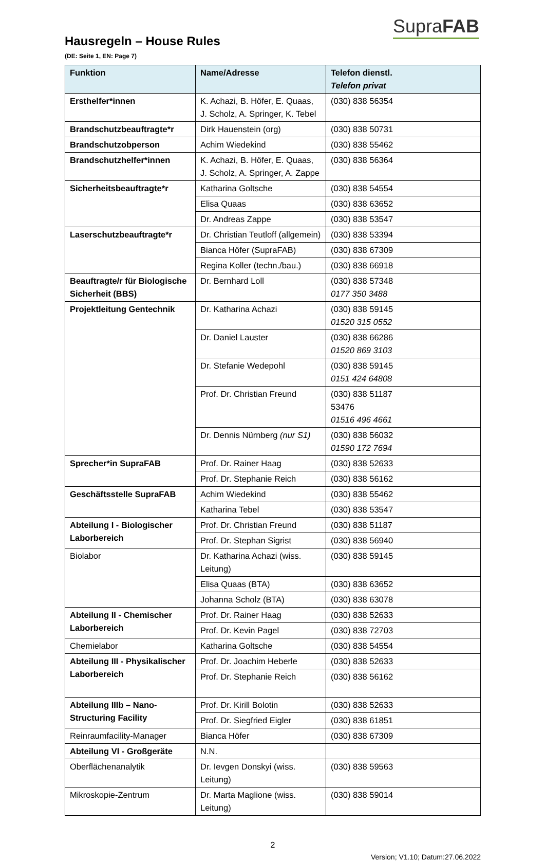SupraFAB
Hausregeln – House Rules
(DE: Seite 1, EN: Page 7)
| Funktion | Name/Adresse | Telefon dienstl. Telefon privat |
| --- | --- | --- |
| Ersthelfer*innen | K. Achazi, B. Höfer, E. Quaas, J. Scholz, A. Springer, K. Tebel | (030) 838 56354 |
| Brandschutzbeauftragte*r | Dirk Hauenstein (org) | (030) 838 50731 |
| Brandschutzobperson | Achim Wiedekind | (030) 838 55462 |
| Brandschutzhelfer*innen | K. Achazi, B. Höfer, E. Quaas, J. Scholz, A. Springer, A. Zappe | (030) 838 56364 |
| Sicherheitsbeauftragte*r | Katharina Goltsche | (030) 838 54554 |
| | Elisa Quaas | (030) 838 63652 |
| | Dr. Andreas Zappe | (030) 838 53547 |
| Laserschutzbeauftragte*r | Dr. Christian Teutloff (allgemein) | (030) 838 53394 |
| | Bianca Höfer (SupraFAB) | (030) 838 67309 |
| | Regina Koller (techn./bau.) | (030) 838 66918 |
| Beauftragte/r für Biologische Sicherheit (BBS) | Dr. Bernhard Loll | (030) 838 57348 0177 350 3488 |
| Projektleitung Gentechnik | Dr. Katharina Achazi | (030) 838 59145 01520 315 0552 |
| | Dr. Daniel Lauster | (030) 838 66286 01520 869 3103 |
| | Dr. Stefanie Wedepohl | (030) 838 59145 0151 424 64808 |
| | Prof. Dr. Christian Freund | (030) 838 51187 53476 01516 496 4661 |
| | Dr. Dennis Nürnberg (nur S1) | (030) 838 56032 01590 172 7694 |
| Sprecher*in SupraFAB | Prof. Dr. Rainer Haag | (030) 838 52633 |
| | Prof. Dr. Stephanie Reich | (030) 838 56162 |
| Geschäftsstelle SupraFAB | Achim Wiedekind | (030) 838 55462 |
| | Katharina Tebel | (030) 838 53547 |
| Abteilung I - Biologischer Laborbereich | Prof. Dr. Christian Freund | (030) 838 51187 |
| | Prof. Dr. Stephan Sigrist | (030) 838 56940 |
| Biolabor | Dr. Katharina Achazi (wiss. Leitung) | (030) 838 59145 |
| | Elisa Quaas (BTA) | (030) 838 63652 |
| | Johanna Scholz (BTA) | (030) 838 63078 |
| Abteilung II - Chemischer Laborbereich | Prof. Dr. Rainer Haag | (030) 838 52633 |
| | Prof. Dr. Kevin Pagel | (030) 838 72703 |
| Chemielabor | Katharina Goltsche | (030) 838 54554 |
| Abteilung III - Physikalischer Laborbereich | Prof. Dr. Joachim Heberle | (030) 838 52633 |
| | Prof. Dr. Stephanie Reich | (030) 838 56162 |
| Abteilung IIIb – Nano-Structuring Facility | Prof. Dr. Kirill Bolotin | (030) 838 52633 |
| | Prof. Dr. Siegfried Eigler | (030) 838 61851 |
| Reinraumfacility-Manager | Bianca Höfer | (030) 838 67309 |
| Abteilung VI - Großgeräte | N.N. | |
| Oberflächenanalytik | Dr. Ievgen Donskyi (wiss. Leitung) | (030) 838 59563 |
| Mikroskopie-Zentrum | Dr. Marta Maglione (wiss. Leitung) | (030) 838 59014 |
2
Version; V1.10; Datum:27.06.2022